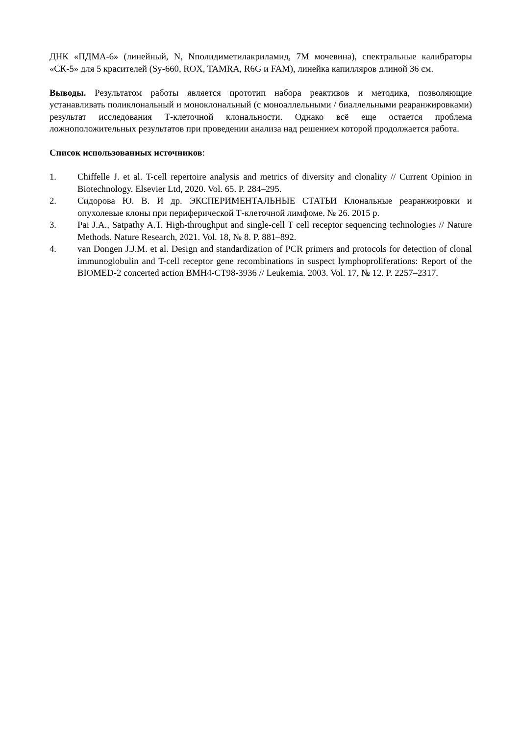ДНК «ПДМА-6» (линейный, N, Nполидиметилакриламид, 7М мочевина), спектральные калибраторы «СК-5» для 5 красителей (Sy-660, ROX, TAMRA, R6G и FAM), линейка капилляров длиной 36 см.
Выводы. Результатом работы является прототип набора реактивов и методика, позволяющие устанавливать поликлональный и моноклональный (с моноаллельными / биаллельными реаранжировками) результат исследования Т-клеточной клональности. Однако всё еще остается проблема ложноположительных результатов при проведении анализа над решением которой продолжается работа.
Список использованных источников:
1. Chiffelle J. et al. T-cell repertoire analysis and metrics of diversity and clonality // Current Opinion in Biotechnology. Elsevier Ltd, 2020. Vol. 65. P. 284–295.
2. Сидорова Ю. В. И др. ЭКСПЕРИМЕНТАЛЬНЫЕ СТАТЬИ Клональные реаранжировки и опухолевые клоны при периферической Т-клеточной лимфоме. № 26. 2015 р.
3. Pai J.A., Satpathy A.T. High-throughput and single-cell T cell receptor sequencing technologies // Nature Methods. Nature Research, 2021. Vol. 18, № 8. P. 881–892.
4. van Dongen J.J.M. et al. Design and standardization of PCR primers and protocols for detection of clonal immunoglobulin and T-cell receptor gene recombinations in suspect lymphoproliferations: Report of the BIOMED-2 concerted action BMH4-CT98-3936 // Leukemia. 2003. Vol. 17, № 12. P. 2257–2317.